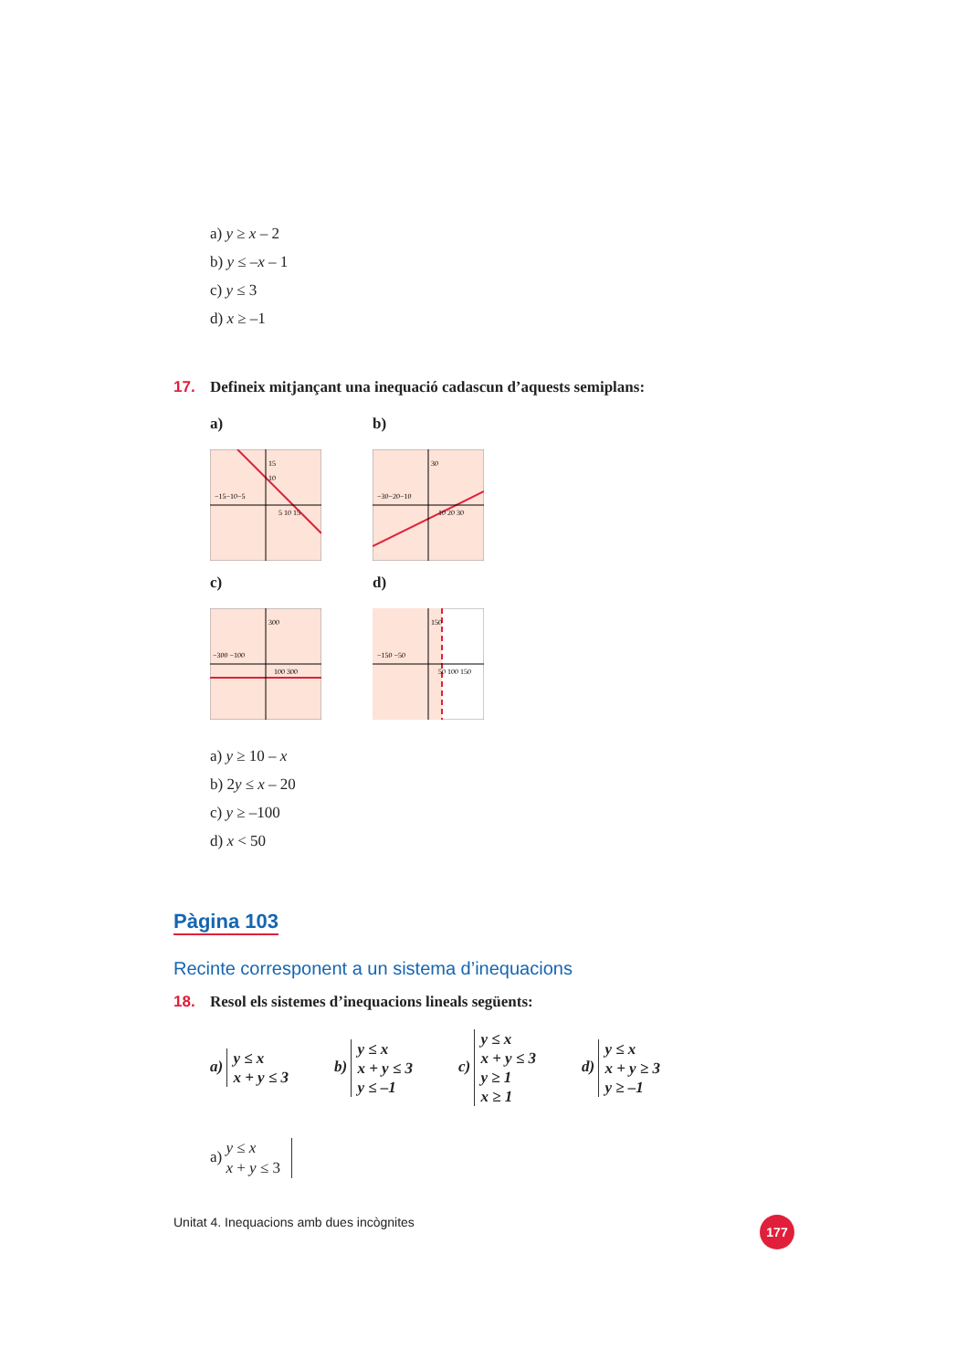a) y ≥ x – 2
b) y ≤ –x – 1
c) y ≤ 3
d) x ≥ –1
17. Defineix mitjançant una inequació cadascun d’aquests semiplans:
a)
15
10
−15−10−5
5 10 15
b)
30
−30−20−10
10 20 30
c)
300
−300 −100
100 300
d)
150
−150 −50
50 100 150
a) y ≥ 10 – x
b) 2y ≤ x – 20
c) y ≥ –100
d) x < 50
Pàgina 103
Recinte corresponent a un sistema d’inequacions
18. Resol els sistemes d’inequacions lineals següents:
a) y ≤ x
x + y ≤ 3
b) y ≤ x
x + y ≤ 3
y ≤ –1
c) y ≤ x
x + y ≤ 3
y ≥ 1
x ≥ 1
d) y ≤ x
x + y ≥ 3
y ≥ –1
a) y ≤ x
x + y ≤ 3
Unitat 4. Inequacions amb dues incògnites 177